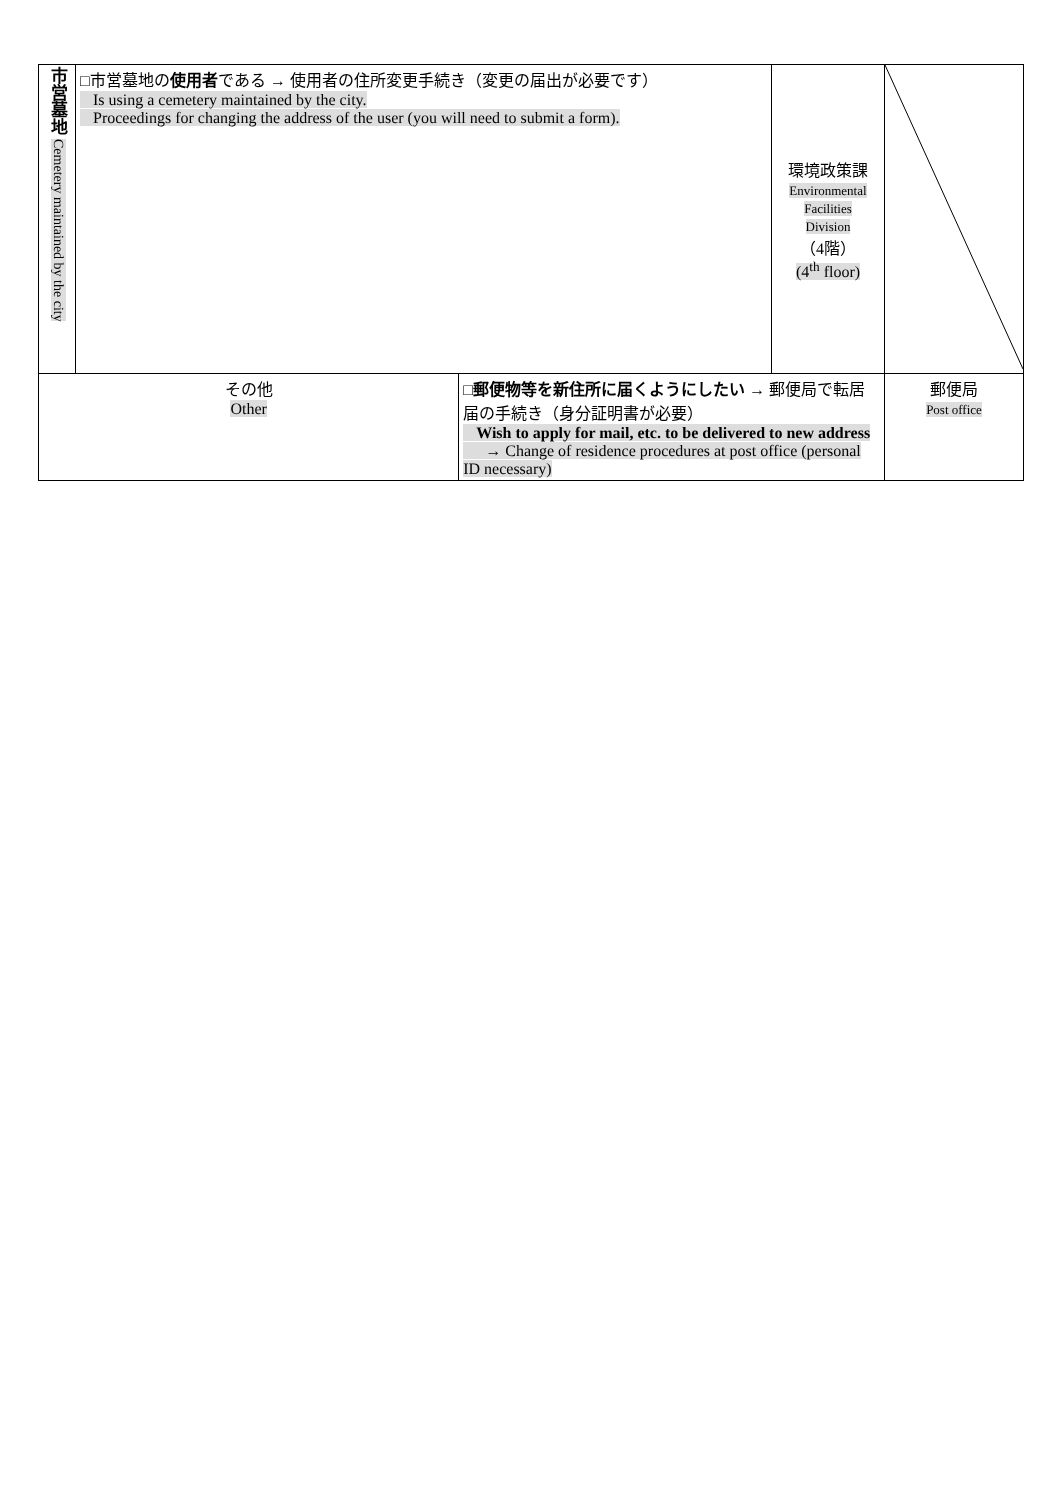| 市営墓地 Cemetery maintained by the city | □市営墓地の 使用者 である → 使用者の住所変更手続き（変更の届出が必要です） Is using a cemetery maintained by the city. Proceedings for changing the address of the user (you will need to submit a form). | | 環境政策課 Environmental Facilities Division （4階） (4<sup>th</sup> floor) | |
| その他 Other | | □ 郵便物等を新住所に届くようにしたい → 郵便局で転居届の手続き（身分証明書が必要） Wish to apply for mail, etc. to be delivered to new address → Change of residence procedures at post office (personal ID necessary) | | 郵便局 Post office |